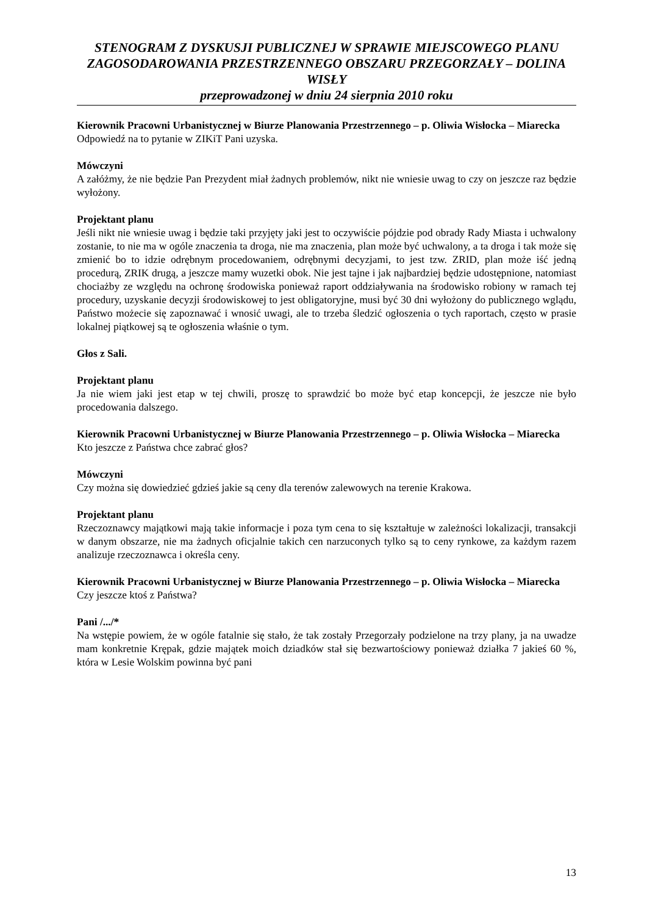STENOGRAM Z DYSKUSJI PUBLICZNEJ W SPRAWIE MIEJSCOWEGO PLANU ZAGOSODAROWANIA PRZESTRZENNEGO OBSZARU PRZEGORZAŁY – DOLINA WISŁY
przeprowadzonej w dniu 24 sierpnia 2010 roku
Kierownik Pracowni Urbanistycznej w Biurze Planowania Przestrzennego – p. Oliwia Wisłocka – Miarecka
Odpowiedź na to pytanie w ZIKiT Pani uzyska.
Mówczyni
A załóżmy, że nie będzie Pan Prezydent miał żadnych problemów, nikt nie wniesie uwag to czy on jeszcze raz będzie wyłożony.
Projektant planu
Jeśli nikt nie wniesie uwag i będzie taki przyjęty jaki jest to oczywiście pójdzie pod obrady Rady Miasta i uchwalony zostanie, to nie ma w ogóle znaczenia ta droga, nie ma znaczenia, plan może być uchwalony, a ta droga i tak może się zmienić bo to idzie odrębnym procedowaniem, odrębnymi decyzjami, to jest tzw. ZRID, plan może iść jedną procedurą, ZRIK drugą, a jeszcze mamy wuzetki obok. Nie jest tajne i jak najbardziej będzie udostępnione, natomiast chociażby ze względu na ochronę środowiska ponieważ raport oddziaływania na środowisko robiony w ramach tej procedury, uzyskanie decyzji środowiskowej to jest obligatoryjne, musi być 30 dni wyłożony do publicznego wglądu, Państwo możecie się zapoznawać i wnosić uwagi, ale to trzeba śledzić ogłoszenia o tych raportach, często w prasie lokalnej piątkowej są te ogłoszenia właśnie o tym.
Głos z Sali.
Projektant planu
Ja nie wiem jaki jest etap w tej chwili, proszę to sprawdzić bo może być etap koncepcji, że jeszcze nie było procedowania dalszego.
Kierownik Pracowni Urbanistycznej w Biurze Planowania Przestrzennego – p. Oliwia Wisłocka – Miarecka
Kto jeszcze z Państwa chce zabrać głos?
Mówczyni
Czy można się dowiedzieć gdzieś jakie są ceny dla terenów zalewowych na terenie Krakowa.
Projektant planu
Rzeczoznawcy majątkowi mają takie informacje i poza tym cena to się kształtuje w zależności lokalizacji, transakcji w danym obszarze, nie ma żadnych oficjalnie takich cen narzuconych tylko są to ceny rynkowe, za każdym razem analizuje rzeczoznawca i określa ceny.
Kierownik Pracowni Urbanistycznej w Biurze Planowania Przestrzennego – p. Oliwia Wisłocka – Miarecka
Czy jeszcze ktoś z Państwa?
Pani /.../*
Na wstępie powiem, że w ogóle fatalnie się stało, że tak zostały Przegorzały podzielone na trzy plany, ja na uwadze mam konkretnie Krępak, gdzie majątek moich dziadków stał się bezwartościowy ponieważ działka 7 jakieś 60 %, która w Lesie Wolskim powinna być pani
13